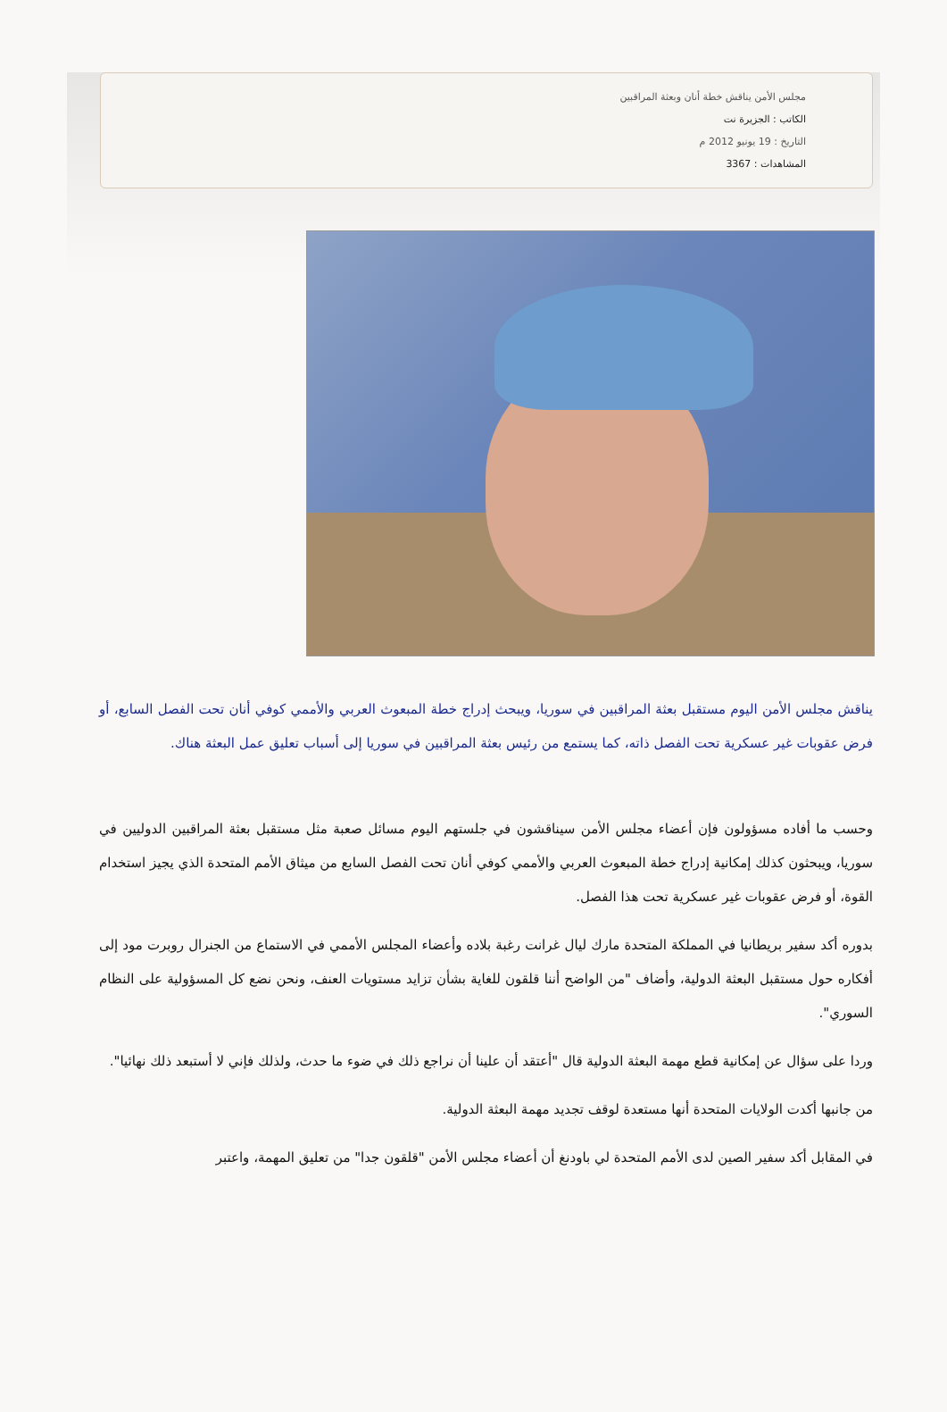مجلس الأمن يناقش خطة أنان وبعثة المراقبين
الكاتب : الجزيرة نت
التاريخ : 19 يونيو 2012 م
المشاهدات : 3367
يناقش مجلس الأمن اليوم مستقبل بعثة المراقبين في سوريا، ويبحث إدراج خطة المبعوث العربي والأممي كوفي أنان تحت الفصل السابع، أو فرض عقوبات غير عسكرية تحت الفصل ذاته، كما يستمع من رئيس بعثة المراقبين في سوريا إلى أسباب تعليق عمل البعثة هناك.
وحسب ما أفاده مسؤولون فإن أعضاء مجلس الأمن سيناقشون في جلستهم اليوم مسائل صعبة مثل مستقبل بعثة المراقبين الدوليين في سوريا، ويبحثون كذلك إمكانية إدراج خطة المبعوث العربي والأممي كوفي أنان تحت الفصل السابع من ميثاق الأمم المتحدة الذي يجيز استخدام القوة، أو فرض عقوبات غير عسكرية تحت هذا الفصل.
بدوره أكد سفير بريطانيا في المملكة المتحدة مارك ليال غرانت رغبة بلاده وأعضاء المجلس الأممي في الاستماع من الجنرال روبرت مود إلى أفكاره حول مستقبل البعثة الدولية، وأضاف "من الواضح أننا قلقون للغاية بشأن تزايد مستويات العنف، ونحن نضع كل المسؤولية على النظام السوري".
وردا على سؤال عن إمكانية قطع مهمة البعثة الدولية قال "أعتقد أن علينا أن نراجع ذلك في ضوء ما حدث، ولذلك فإني لا أستبعد ذلك نهائيا".
من جانبها أكدت الولايات المتحدة أنها مستعدة لوقف تجديد مهمة البعثة الدولية.
في المقابل أكد سفير الصين لدى الأمم المتحدة لي باودنغ أن أعضاء مجلس الأمن "قلقون جدا" من تعليق المهمة، واعتبر